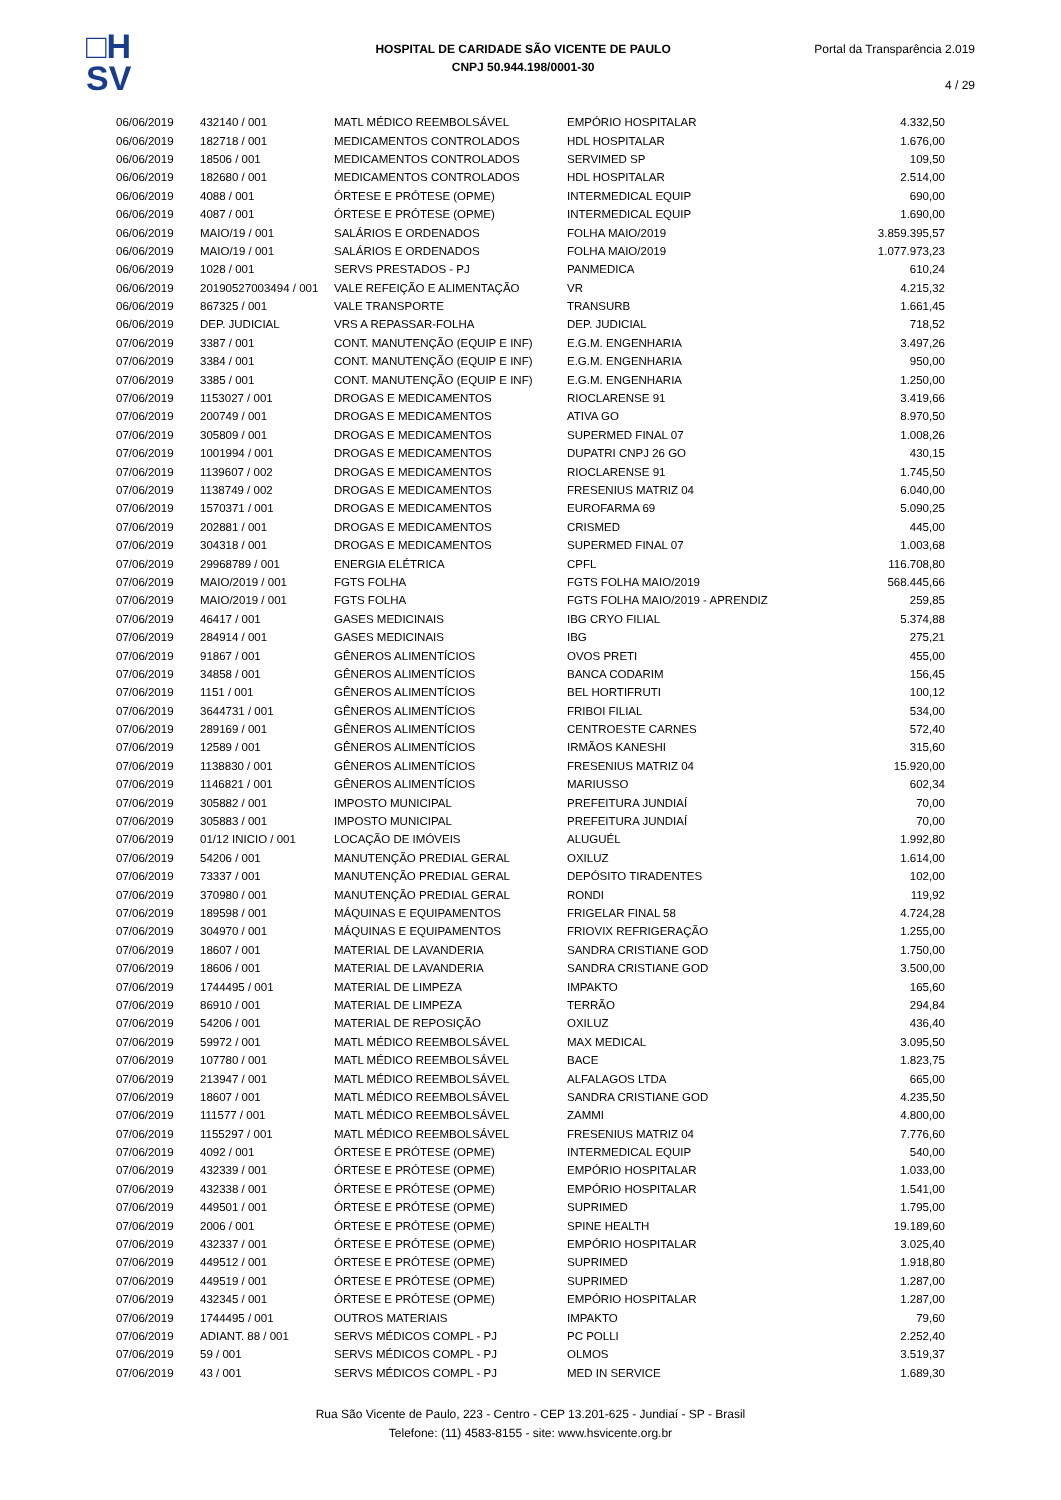□H
SV
HOSPITAL DE CARIDADE SÃO VICENTE DE PAULO
CNPJ 50.944.198/0001-30
Portal da Transparência 2.019
4 / 29
| 06/06/2019 | 432140 / 001 | MATL MÉDICO REEMBOLSÁVEL | EMPÓRIO HOSPITALAR | 4.332,50 |
| 06/06/2019 | 182718 / 001 | MEDICAMENTOS CONTROLADOS | HDL HOSPITALAR | 1.676,00 |
| 06/06/2019 | 18506 / 001 | MEDICAMENTOS CONTROLADOS | SERVIMED SP | 109,50 |
| 06/06/2019 | 182680 / 001 | MEDICAMENTOS CONTROLADOS | HDL HOSPITALAR | 2.514,00 |
| 06/06/2019 | 4088 / 001 | ÓRTESE E PRÓTESE (OPME) | INTERMEDICAL EQUIP | 690,00 |
| 06/06/2019 | 4087 / 001 | ÓRTESE E PRÓTESE (OPME) | INTERMEDICAL EQUIP | 1.690,00 |
| 06/06/2019 | MAIO/19 / 001 | SALÁRIOS E ORDENADOS | FOLHA MAIO/2019 | 3.859.395,57 |
| 06/06/2019 | MAIO/19 / 001 | SALÁRIOS E ORDENADOS | FOLHA MAIO/2019 | 1.077.973,23 |
| 06/06/2019 | 1028 / 001 | SERVS PRESTADOS - PJ | PANMEDICA | 610,24 |
| 06/06/2019 | 20190527003494 / 001 | VALE REFEIÇÃO E ALIMENTAÇÃO | VR | 4.215,32 |
| 06/06/2019 | 867325 / 001 | VALE TRANSPORTE | TRANSURB | 1.661,45 |
| 06/06/2019 | DEP. JUDICIAL | VRS A REPASSAR-FOLHA | DEP. JUDICIAL | 718,52 |
| 07/06/2019 | 3387 / 001 | CONT. MANUTENÇÃO (EQUIP E INF) | E.G.M. ENGENHARIA | 3.497,26 |
| 07/06/2019 | 3384 / 001 | CONT. MANUTENÇÃO (EQUIP E INF) | E.G.M. ENGENHARIA | 950,00 |
| 07/06/2019 | 3385 / 001 | CONT. MANUTENÇÃO (EQUIP E INF) | E.G.M. ENGENHARIA | 1.250,00 |
| 07/06/2019 | 1153027 / 001 | DROGAS E MEDICAMENTOS | RIOCLARENSE 91 | 3.419,66 |
| 07/06/2019 | 200749 / 001 | DROGAS E MEDICAMENTOS | ATIVA GO | 8.970,50 |
| 07/06/2019 | 305809 / 001 | DROGAS E MEDICAMENTOS | SUPERMED FINAL 07 | 1.008,26 |
| 07/06/2019 | 1001994 / 001 | DROGAS E MEDICAMENTOS | DUPATRI CNPJ 26 GO | 430,15 |
| 07/06/2019 | 1139607 / 002 | DROGAS E MEDICAMENTOS | RIOCLARENSE 91 | 1.745,50 |
| 07/06/2019 | 1138749 / 002 | DROGAS E MEDICAMENTOS | FRESENIUS MATRIZ 04 | 6.040,00 |
| 07/06/2019 | 1570371 / 001 | DROGAS E MEDICAMENTOS | EUROFARMA 69 | 5.090,25 |
| 07/06/2019 | 202881 / 001 | DROGAS E MEDICAMENTOS | CRISMED | 445,00 |
| 07/06/2019 | 304318 / 001 | DROGAS E MEDICAMENTOS | SUPERMED FINAL 07 | 1.003,68 |
| 07/06/2019 | 29968789 / 001 | ENERGIA ELÉTRICA | CPFL | 116.708,80 |
| 07/06/2019 | MAIO/2019 / 001 | FGTS FOLHA | FGTS FOLHA MAIO/2019 | 568.445,66 |
| 07/06/2019 | MAIO/2019 / 001 | FGTS FOLHA | FGTS FOLHA MAIO/2019 - APRENDIZ | 259,85 |
| 07/06/2019 | 46417 / 001 | GASES MEDICINAIS | IBG CRYO FILIAL | 5.374,88 |
| 07/06/2019 | 284914 / 001 | GASES MEDICINAIS | IBG | 275,21 |
| 07/06/2019 | 91867 / 001 | GÊNEROS ALIMENTÍCIOS | OVOS PRETI | 455,00 |
| 07/06/2019 | 34858 / 001 | GÊNEROS ALIMENTÍCIOS | BANCA CODARIM | 156,45 |
| 07/06/2019 | 1151 / 001 | GÊNEROS ALIMENTÍCIOS | BEL HORTIFRUTI | 100,12 |
| 07/06/2019 | 3644731 / 001 | GÊNEROS ALIMENTÍCIOS | FRIBOI FILIAL | 534,00 |
| 07/06/2019 | 289169 / 001 | GÊNEROS ALIMENTÍCIOS | CENTROESTE CARNES | 572,40 |
| 07/06/2019 | 12589 / 001 | GÊNEROS ALIMENTÍCIOS | IRMÃOS KANESHI | 315,60 |
| 07/06/2019 | 1138830 / 001 | GÊNEROS ALIMENTÍCIOS | FRESENIUS MATRIZ 04 | 15.920,00 |
| 07/06/2019 | 1146821 / 001 | GÊNEROS ALIMENTÍCIOS | MARIUSSO | 602,34 |
| 07/06/2019 | 305882 / 001 | IMPOSTO MUNICIPAL | PREFEITURA JUNDIAÍ | 70,00 |
| 07/06/2019 | 305883 / 001 | IMPOSTO MUNICIPAL | PREFEITURA JUNDIAÍ | 70,00 |
| 07/06/2019 | 01/12 INICIO / 001 | LOCAÇÃO DE IMÓVEIS | ALUGUÉL | 1.992,80 |
| 07/06/2019 | 54206 / 001 | MANUTENÇÃO PREDIAL GERAL | OXILUZ | 1.614,00 |
| 07/06/2019 | 73337 / 001 | MANUTENÇÃO PREDIAL GERAL | DEPÓSITO TIRADENTES | 102,00 |
| 07/06/2019 | 370980 / 001 | MANUTENÇÃO PREDIAL GERAL | RONDI | 119,92 |
| 07/06/2019 | 189598 / 001 | MÁQUINAS E EQUIPAMENTOS | FRIGELAR FINAL 58 | 4.724,28 |
| 07/06/2019 | 304970 / 001 | MÁQUINAS E EQUIPAMENTOS | FRIOVIX REFRIGERAÇÃO | 1.255,00 |
| 07/06/2019 | 18607 / 001 | MATERIAL DE LAVANDERIA | SANDRA CRISTIANE GOD | 1.750,00 |
| 07/06/2019 | 18606 / 001 | MATERIAL DE LAVANDERIA | SANDRA CRISTIANE GOD | 3.500,00 |
| 07/06/2019 | 1744495 / 001 | MATERIAL DE LIMPEZA | IMPAKTO | 165,60 |
| 07/06/2019 | 86910 / 001 | MATERIAL DE LIMPEZA | TERRÃO | 294,84 |
| 07/06/2019 | 54206 / 001 | MATERIAL DE REPOSIÇÃO | OXILUZ | 436,40 |
| 07/06/2019 | 59972 / 001 | MATL MÉDICO REEMBOLSÁVEL | MAX MEDICAL | 3.095,50 |
| 07/06/2019 | 107780 / 001 | MATL MÉDICO REEMBOLSÁVEL | BACE | 1.823,75 |
| 07/06/2019 | 213947 / 001 | MATL MÉDICO REEMBOLSÁVEL | ALFALAGOS LTDA | 665,00 |
| 07/06/2019 | 18607 / 001 | MATL MÉDICO REEMBOLSÁVEL | SANDRA CRISTIANE GOD | 4.235,50 |
| 07/06/2019 | 111577 / 001 | MATL MÉDICO REEMBOLSÁVEL | ZAMMI | 4.800,00 |
| 07/06/2019 | 1155297 / 001 | MATL MÉDICO REEMBOLSÁVEL | FRESENIUS MATRIZ 04 | 7.776,60 |
| 07/06/2019 | 4092 / 001 | ÓRTESE E PRÓTESE (OPME) | INTERMEDICAL EQUIP | 540,00 |
| 07/06/2019 | 432339 / 001 | ÓRTESE E PRÓTESE (OPME) | EMPÓRIO HOSPITALAR | 1.033,00 |
| 07/06/2019 | 432338 / 001 | ÓRTESE E PRÓTESE (OPME) | EMPÓRIO HOSPITALAR | 1.541,00 |
| 07/06/2019 | 449501 / 001 | ÓRTESE E PRÓTESE (OPME) | SUPRIMED | 1.795,00 |
| 07/06/2019 | 2006 / 001 | ÓRTESE E PRÓTESE (OPME) | SPINE HEALTH | 19.189,60 |
| 07/06/2019 | 432337 / 001 | ÓRTESE E PRÓTESE (OPME) | EMPÓRIO HOSPITALAR | 3.025,40 |
| 07/06/2019 | 449512 / 001 | ÓRTESE E PRÓTESE (OPME) | SUPRIMED | 1.918,80 |
| 07/06/2019 | 449519 / 001 | ÓRTESE E PRÓTESE (OPME) | SUPRIMED | 1.287,00 |
| 07/06/2019 | 432345 / 001 | ÓRTESE E PRÓTESE (OPME) | EMPÓRIO HOSPITALAR | 1.287,00 |
| 07/06/2019 | 1744495 / 001 | OUTROS MATERIAIS | IMPAKTO | 79,60 |
| 07/06/2019 | ADIANT. 88 / 001 | SERVS MÉDICOS COMPL - PJ | PC POLLI | 2.252,40 |
| 07/06/2019 | 59 / 001 | SERVS MÉDICOS COMPL - PJ | OLMOS | 3.519,37 |
| 07/06/2019 | 43 / 001 | SERVS MÉDICOS COMPL - PJ | MED IN SERVICE | 1.689,30 |
Rua São Vicente de Paulo, 223 - Centro - CEP 13.201-625 - Jundiaí - SP - Brasil
Telefone: (11) 4583-8155 - site: www.hsvicente.org.br